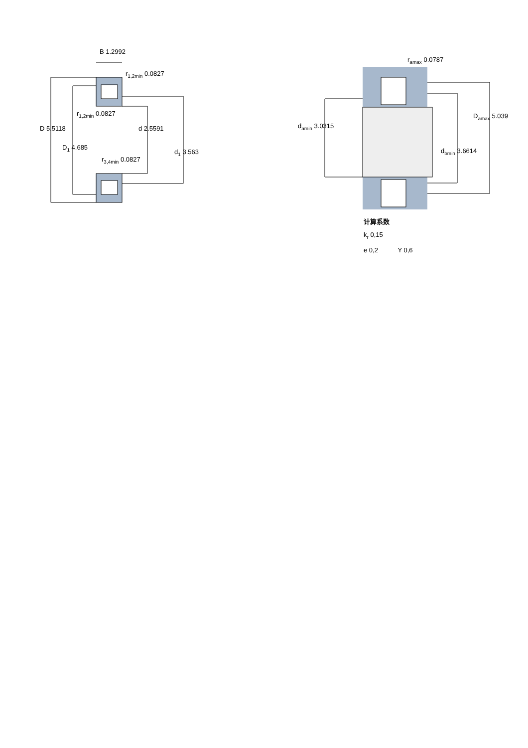B 1.2992
r<sub>1,2min</sub> 0.0827
r<sub>1,2min</sub> 0.0827
D 5.5118 d 2.5591
D<sub>1</sub> 4.685
d<sub>1</sub> 3.563
r<sub>3,4min</sub> 0.0827
r<sub>amax</sub> 0.0787
D<sub>amax</sub> 5.039
d<sub>amin</sub> 3.0315
d<sub>bmin</sub> 3.6614
计算系数
k<sub>r</sub> 0,15
e 0,2 Y 0,6